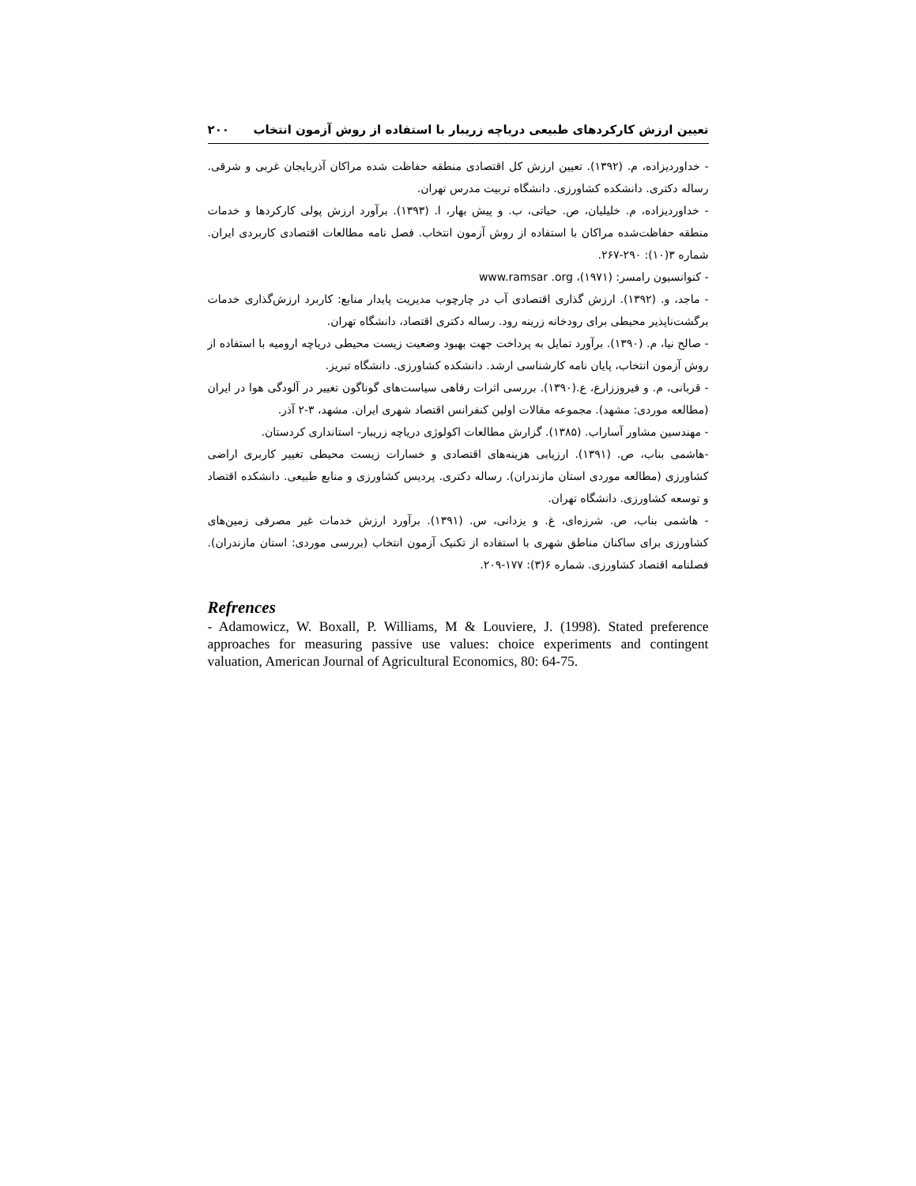تعیین ارزش کارکردهای طبیعی دریاچه زریبار با استفاده از روش آزمون انتخاب ۲۰۰
- خداوردیزاده، م. (۱۳۹۲). تعیین ارزش کل اقتصادی منطقه حفاظت شده مراکان آذربایجان غربی و شرقی. رساله دکتری. دانشکده کشاورزی. دانشگاه تربیت مدرس تهران.
- خداوردیزاده، م. خلیلیان، ص. حیاتی، ب. و پیش بهار، ا. (۱۳۹۳). برآورد ارزش پولی کارکردها و خدمات منطقه حفاظت‌شده مراکان با استفاده از روش آزمون انتخاب. فصل نامه مطالعات اقتصادی کاربردی ایران. شماره ۳(۱۰): ۲۹۰-۲۶۷.
- کنوانسیون رامسر: (۱۹۷۱)، www.ramsar .org
- ماجد، و. (۱۳۹۲). ارزش گذاری اقتصادی آب در چارچوب مدیریت پایدار منابع: کاربرد ارزش‌گذاری خدمات برگشت‌ناپذیر محیطی برای رودخانه زرینه رود. رساله دکتری اقتصاد، دانشگاه تهران.
- صالح نیا، م. (۱۳۹۰). برآورد تمایل به پرداخت جهت بهبود وضعیت زیست محیطی دریاچه ارومیه با استفاده از روش آزمون انتخاب، پایان نامه کارشناسی ارشد. دانشکده کشاورزی. دانشگاه تبریز.
- قربانی، م. و فیروززارع، ع.(۱۳۹۰). بررسی اثرات رفاهی سیاست‌های گوناگون تغییر در آلودگی هوا در ایران (مطالعه موردی: مشهد). مجموعه مقالات اولین کنفرانس اقتصاد شهری ایران. مشهد، ۳-۲ آذر.
- مهندسین مشاور آساراب. (۱۳۸۵). گزارش مطالعات اکولوژی دریاچه زریبار- استانداری کردستان.
-هاشمی بناب، ص. (۱۳۹۱). ارزیابی هزینه‌های اقتصادی و خسارات زیست محیطی تغییر کاربری اراضی کشاورزی (مطالعه موردی استان مازندران). رساله دکتری. پردیس کشاورزی و منابع طبیعی. دانشکده اقتصاد و توسعه کشاورزی. دانشگاه تهران.
- هاشمی بناب، ص. شرزه‌ای، غ. و یزدانی، س. (۱۳۹۱). برآورد ارزش خدمات غیر مصرفی زمین‌های کشاورزی برای ساکنان مناطق شهری با استفاده از تکنیک آزمون انتخاب (بررسی موردی: استان مازندران). فصلنامه اقتصاد کشاورزی. شماره ۶(۳): ۱۷۷-۲۰۹.
Refrences
- Adamowicz, W. Boxall, P. Williams, M & Louviere, J. (1998). Stated preference approaches for measuring passive use values: choice experiments and contingent valuation, American Journal of Agricultural Economics, 80: 64-75.